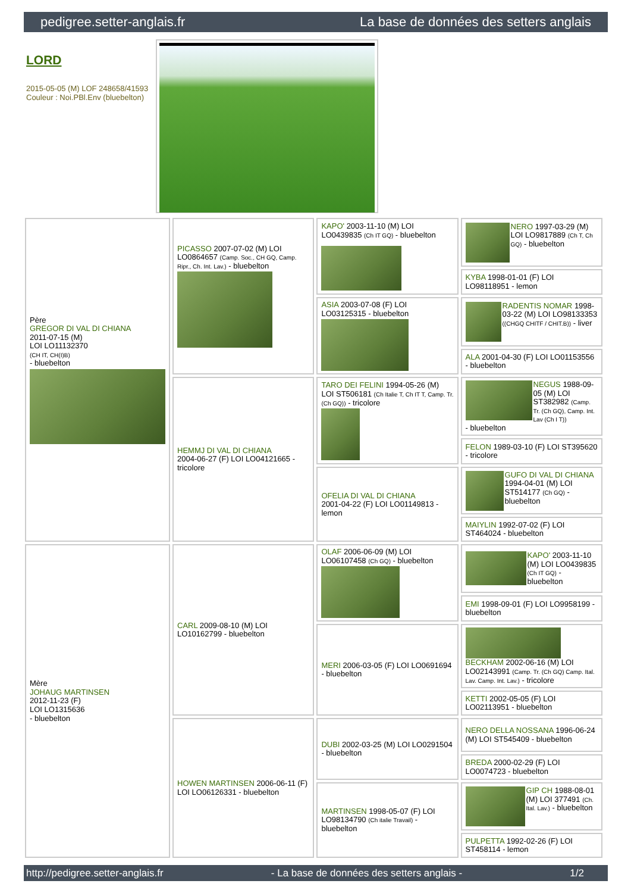pedigree.setter-anglais.fr La base de données des setters anglais
LORD
2015-05-05 (M) LOF 248658/41593
Couleur : Noi.PBl.Env (bluebelton)
| Père GREGOR DI VAL DI CHIANA 2011-07-15 (M) LOI LO11132370 (CH IT, CH(I)B) - bluebelton | PICASSO 2007-07-02 (M) LOI LO0864657 (Camp. Soc., CH GQ, Camp. Ripr., Ch. Int. Lav.) - bluebelton | KAPO' 2003-11-10 (M) LOI LO0439835 (Ch IT GQ) - bluebelton | NERO 1997-03-29 (M) LOI LO9817889 (Ch T, Ch GQ) - bluebelton |
| | | | KYBA 1998-01-01 (F) LOI LO98118951 - lemon |
| | | ASIA 2003-07-08 (F) LOI LO03125315 - bluebelton | RADENTIS NOMAR 1998-03-22 (M) LOI LO98133353 ((CHGQ CHITF / CHIT.B)) - liver |
| | | | ALA 2001-04-30 (F) LOI LO01153556 - bluebelton |
| | HEMMJ DI VAL DI CHIANA 2004-06-27 (F) LOI LO04121665 - tricolore | TARO DEI FELINI 1994-05-26 (M) LOI ST506181 (Ch Italie T, Ch IT T, Camp. Tr. (Ch GQ)) - tricolore | NEGUS 1988-09-05 (M) LOI ST382982 (Camp. Tr. (Ch GQ), Camp. Int. Lav (Ch I T)) - bluebelton |
| | | | FELON 1989-03-10 (F) LOI ST395620 - tricolore |
| | | OFELIA DI VAL DI CHIANA 2001-04-22 (F) LOI LO01149813 - lemon | GUFO DI VAL DI CHIANA 1994-04-01 (M) LOI ST514177 (Ch GQ) - bluebelton |
| | | | MAIYLIN 1992-07-02 (F) LOI ST464024 - bluebelton |
| Mère JOHAUG MARTINSEN 2012-11-23 (F) LOI LO1315636 - bluebelton | CARL 2009-08-10 (M) LOI LO10162799 - bluebelton | OLAF 2006-06-09 (M) LOI LO06107458 (Ch GQ) - bluebelton | KAPO' 2003-11-10 (M) LOI LO0439835 (Ch IT GQ) - bluebelton |
| | | | EMI 1998-09-01 (F) LOI LO9958199 - bluebelton |
| | | MERI 2006-03-05 (F) LOI LO0691694 - bluebelton | BECKHAM 2002-06-16 (M) LOI LO02143991 (Camp. Tr. (Ch GQ) Camp. Ital. Lav. Camp. Int. Lav.) - tricolore |
| | | | KETTI 2002-05-05 (F) LOI LO02113951 - bluebelton |
| | HOWEN MARTINSEN 2006-06-11 (F) LOI LO06126331 - bluebelton | DUBI 2002-03-25 (M) LOI LO0291504 - bluebelton | NERO DELLA NOSSANA 1996-06-24 (M) LOI ST545409 - bluebelton |
| | | | BREDA 2000-02-29 (F) LOI LO0074723 - bluebelton |
| | | MARTINSEN 1998-05-07 (F) LOI LO98134790 (Ch italie Travail) - bluebelton | GIP CH 1988-08-01 (M) LOI 377491 (Ch. Ital. Lav.) - bluebelton |
| | | | PULPETTA 1992-02-26 (F) LOI ST458114 - lemon |
http://pedigree.setter-anglais.fr - La base de données des setters anglais - 1/2